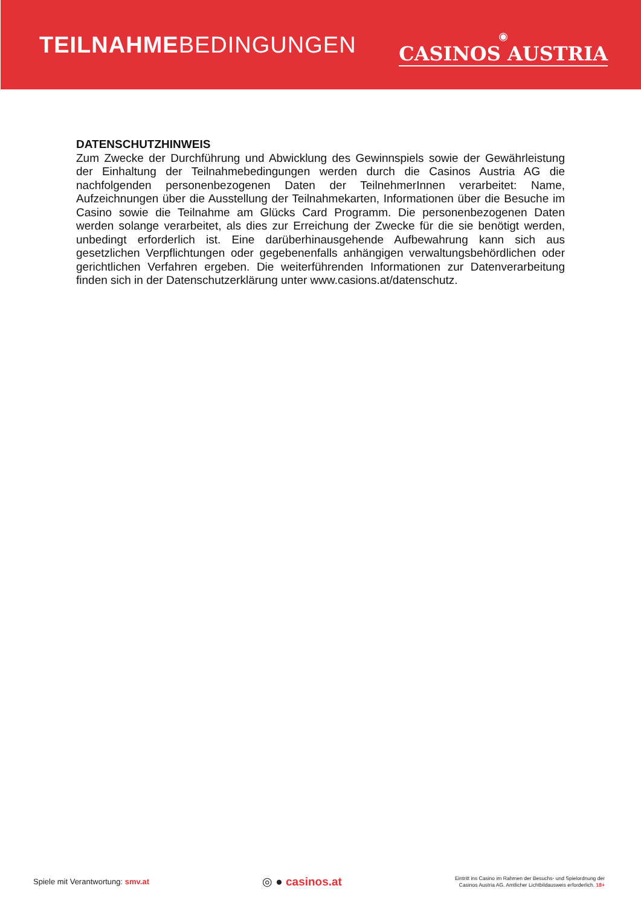TEILNAHMEBEDINGUNGEN
◉
CASINOS AUSTRIA
DATENSCHUTZHINWEIS
Zum Zwecke der Durchführung und Abwicklung des Gewinnspiels sowie der Gewährleistung der Einhaltung der Teilnahmebedingungen werden durch die Casinos Austria AG die nachfolgenden personenbezogenen Daten der TeilnehmerInnen verarbeitet: Name, Aufzeichnungen über die Ausstellung der Teilnahmekarten, Informationen über die Besuche im Casino sowie die Teilnahme am Glücks Card Programm. Die personenbezogenen Daten werden solange verarbeitet, als dies zur Erreichung der Zwecke für die sie benötigt werden, unbedingt erforderlich ist. Eine darüberhinausgehende Aufbewahrung kann sich aus gesetzlichen Verpflichtungen oder gegebenenfalls anhängigen verwaltungsbehördlichen oder gerichtlichen Verfahren ergeben. Die weiterführenden Informationen zur Datenverarbeitung finden sich in der Datenschutzerklärung unter www.casions.at/datenschutz.
Spiele mit Verantwortung: smv.at
◎ ● casinos.at
Eintritt ins Casino im Rahmen der Besuchs- und Spielordnung der
Casinos Austria AG. Amtlicher Lichtbildausweis erforderlich. 18+